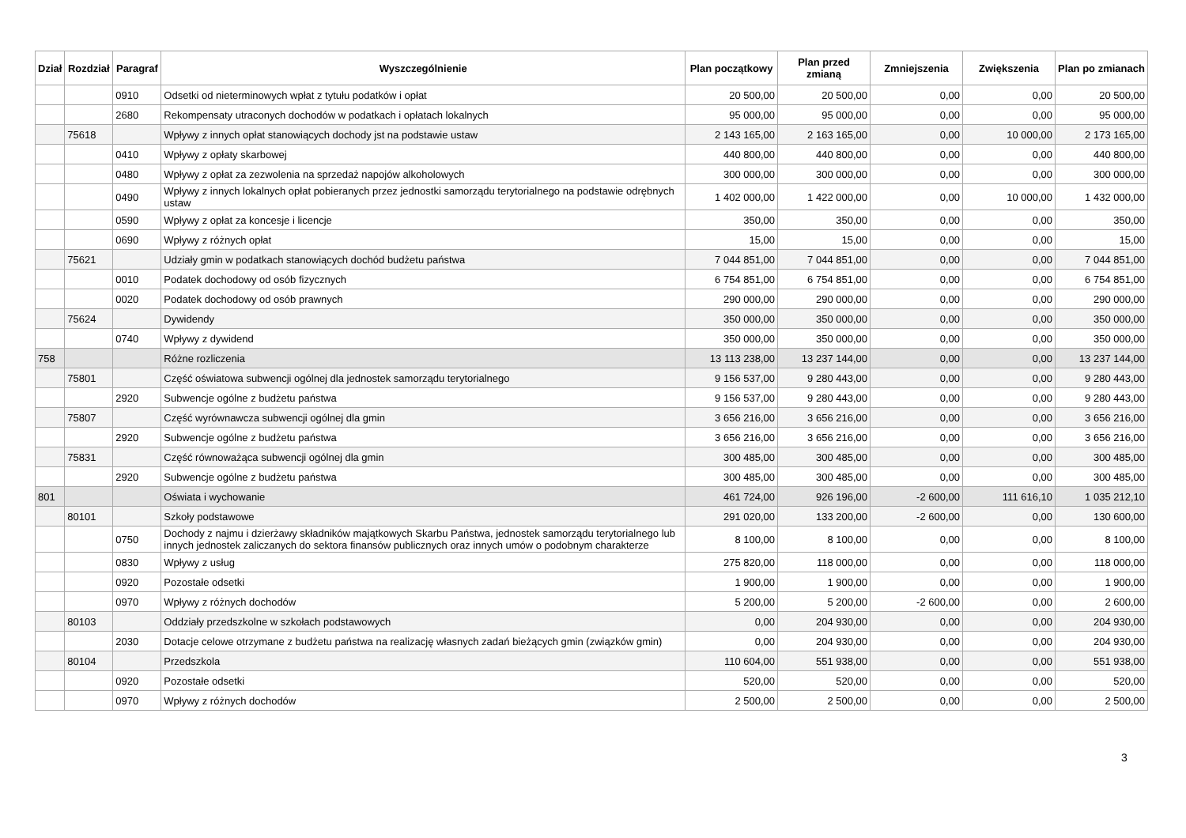| Dział | Rozdział | Paragraf | Wyszczególnienie | Plan początkowy | Plan przed zmianą | Zmniejszenia | Zwiększenia | Plan po zmianach |
| --- | --- | --- | --- | --- | --- | --- | --- | --- |
| | | 0910 | Odsetki od nieterminowych wpłat z tytułu podatków i opłat | 20 500,00 | 20 500,00 | 0,00 | 0,00 | 20 500,00 |
| | | 2680 | Rekompensaty utraconych dochodów w podatkach i opłatach lokalnych | 95 000,00 | 95 000,00 | 0,00 | 0,00 | 95 000,00 |
| | 75618 | | Wpływy z innych opłat stanowiących dochody jst na podstawie ustaw | 2 143 165,00 | 2 163 165,00 | 0,00 | 10 000,00 | 2 173 165,00 |
| | | 0410 | Wpływy z opłaty skarbowej | 440 800,00 | 440 800,00 | 0,00 | 0,00 | 440 800,00 |
| | | 0480 | Wpływy z opłat za zezwolenia na sprzedaż napojów alkoholowych | 300 000,00 | 300 000,00 | 0,00 | 0,00 | 300 000,00 |
| | | 0490 | Wpływy z innych lokalnych opłat pobieranych przez jednostki samorządu terytorialnego na podstawie odrębnych ustaw | 1 402 000,00 | 1 422 000,00 | 0,00 | 10 000,00 | 1 432 000,00 |
| | | 0590 | Wpływy z opłat za koncesje i licencje | 350,00 | 350,00 | 0,00 | 0,00 | 350,00 |
| | | 0690 | Wpływy z różnych opłat | 15,00 | 15,00 | 0,00 | 0,00 | 15,00 |
| | 75621 | | Udziały gmin w podatkach stanowiących dochód budżetu państwa | 7 044 851,00 | 7 044 851,00 | 0,00 | 0,00 | 7 044 851,00 |
| | | 0010 | Podatek dochodowy od osób fizycznych | 6 754 851,00 | 6 754 851,00 | 0,00 | 0,00 | 6 754 851,00 |
| | | 0020 | Podatek dochodowy od osób prawnych | 290 000,00 | 290 000,00 | 0,00 | 0,00 | 290 000,00 |
| | 75624 | | Dywidendy | 350 000,00 | 350 000,00 | 0,00 | 0,00 | 350 000,00 |
| | | 0740 | Wpływy z dywidend | 350 000,00 | 350 000,00 | 0,00 | 0,00 | 350 000,00 |
| 758 | | | Różne rozliczenia | 13 113 238,00 | 13 237 144,00 | 0,00 | 0,00 | 13 237 144,00 |
| | 75801 | | Część oświatowa subwencji ogólnej dla jednostek samorządu terytorialnego | 9 156 537,00 | 9 280 443,00 | 0,00 | 0,00 | 9 280 443,00 |
| | | 2920 | Subwencje ogólne z budżetu państwa | 9 156 537,00 | 9 280 443,00 | 0,00 | 0,00 | 9 280 443,00 |
| | 75807 | | Część wyrównawcza subwencji ogólnej dla gmin | 3 656 216,00 | 3 656 216,00 | 0,00 | 0,00 | 3 656 216,00 |
| | | 2920 | Subwencje ogólne z budżetu państwa | 3 656 216,00 | 3 656 216,00 | 0,00 | 0,00 | 3 656 216,00 |
| | 75831 | | Część równoważąca subwencji ogólnej dla gmin | 300 485,00 | 300 485,00 | 0,00 | 0,00 | 300 485,00 |
| | | 2920 | Subwencje ogólne z budżetu państwa | 300 485,00 | 300 485,00 | 0,00 | 0,00 | 300 485,00 |
| 801 | | | Oświata i wychowanie | 461 724,00 | 926 196,00 | -2 600,00 | 111 616,10 | 1 035 212,10 |
| | 80101 | | Szkoły podstawowe | 291 020,00 | 133 200,00 | -2 600,00 | 0,00 | 130 600,00 |
| | | 0750 | Dochody z najmu i dzierżawy składników majątkowych Skarbu Państwa, jednostek samorządu terytorialnego lub innych jednostek zaliczanych do sektora finansów publicznych oraz innych umów o podobnym charakterze | 8 100,00 | 8 100,00 | 0,00 | 0,00 | 8 100,00 |
| | | 0830 | Wpływy z usług | 275 820,00 | 118 000,00 | 0,00 | 0,00 | 118 000,00 |
| | | 0920 | Pozostałe odsetki | 1 900,00 | 1 900,00 | 0,00 | 0,00 | 1 900,00 |
| | | 0970 | Wpływy z różnych dochodów | 5 200,00 | 5 200,00 | -2 600,00 | 0,00 | 2 600,00 |
| | 80103 | | Oddziały przedszkolne w szkołach podstawowych | 0,00 | 204 930,00 | 0,00 | 0,00 | 204 930,00 |
| | | 2030 | Dotacje celowe otrzymane z budżetu państwa na realizację własnych zadań bieżących gmin (związków gmin) | 0,00 | 204 930,00 | 0,00 | 0,00 | 204 930,00 |
| | 80104 | | Przedszkola | 110 604,00 | 551 938,00 | 0,00 | 0,00 | 551 938,00 |
| | | 0920 | Pozostałe odsetki | 520,00 | 520,00 | 0,00 | 0,00 | 520,00 |
| | | 0970 | Wpływy z różnych dochodów | 2 500,00 | 2 500,00 | 0,00 | 0,00 | 2 500,00 |
3